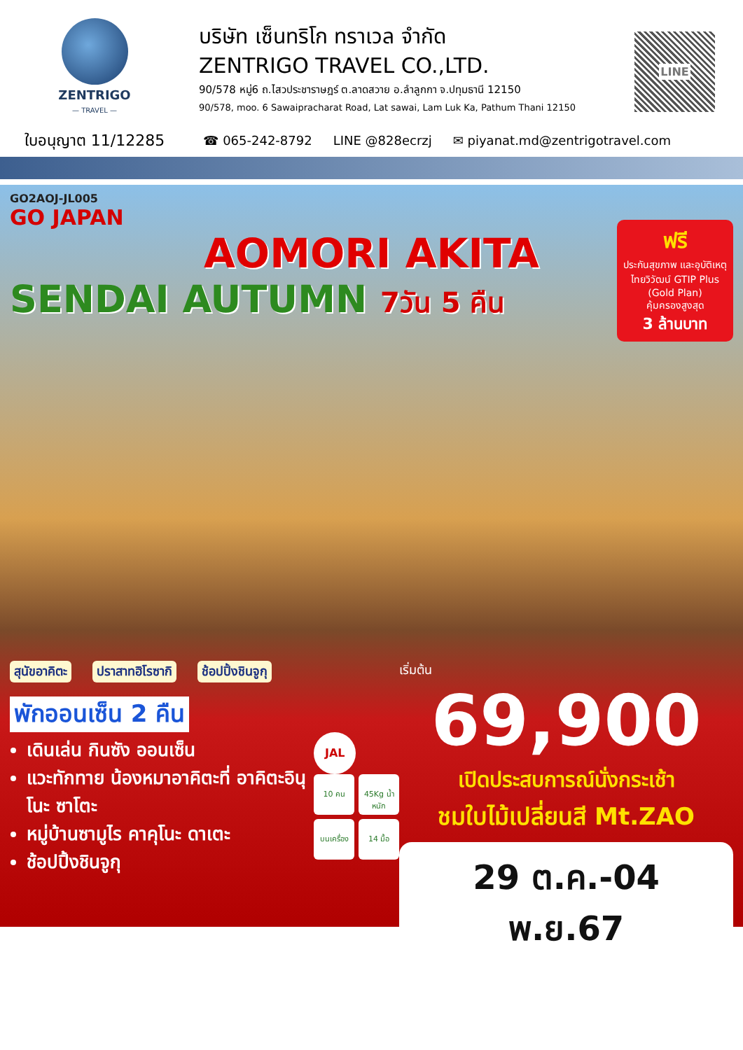ZENTRIGO
— TRAVEL —
ใบอนุญาต 11/12285
บริษัท เซ็นทริโก ทราเวล จำกัด
ZENTRIGO TRAVEL CO.,LTD.
90/578 หมู่6 ถ.ไสวประชาราษฎร์ ต.ลาดสวาย อ.ลำลูกกา จ.ปทุมธานี 12150
90/578, moo. 6 Sawaipracharat Road, Lat sawai, Lam Luk Ka, Pathum Thani 12150
LINE
☎ 065-242-8792 LINE @828ecrzj ✉ piyanat.md@zentrigotravel.com
GO2AOJ-JL005
GO JAPAN
AOMORI AKITA
SENDAI AUTUMN 7วัน 5 คืน
ฟรี
ประกันสุขภาพ และอุบัติเหตุ
ไทยวิวัฒน์ GTIP Plus (Gold Plan)
คุ้มครองสูงสุด
3 ล้านบาท
สุนัขอาคิตะ ปราสาทฮิโรซากิ ช้อปปิ้งชินจูกุ
พักออนเซ็น 2 คืน
เดินเล่น กินซัง ออนเซ็น
แวะทักทาย น้องหมาอาคิตะที่ อาคิตะอินุ โนะ ซาโตะ
หมู่บ้านซามูไร คาคุโนะ ดาเตะ
ช้อปปิ้งชินจูกุ
JAL
10 คน 45Kg น้ำหนัก
บนเครื่อง
14 มื้อ
เริ่มต้น
69,900
เปิดประสบการณ์นั่งกระเช้า
ชมใบไม้เปลี่ยนสี Mt.ZAO
29 ต.ค.-04 พ.ย.67